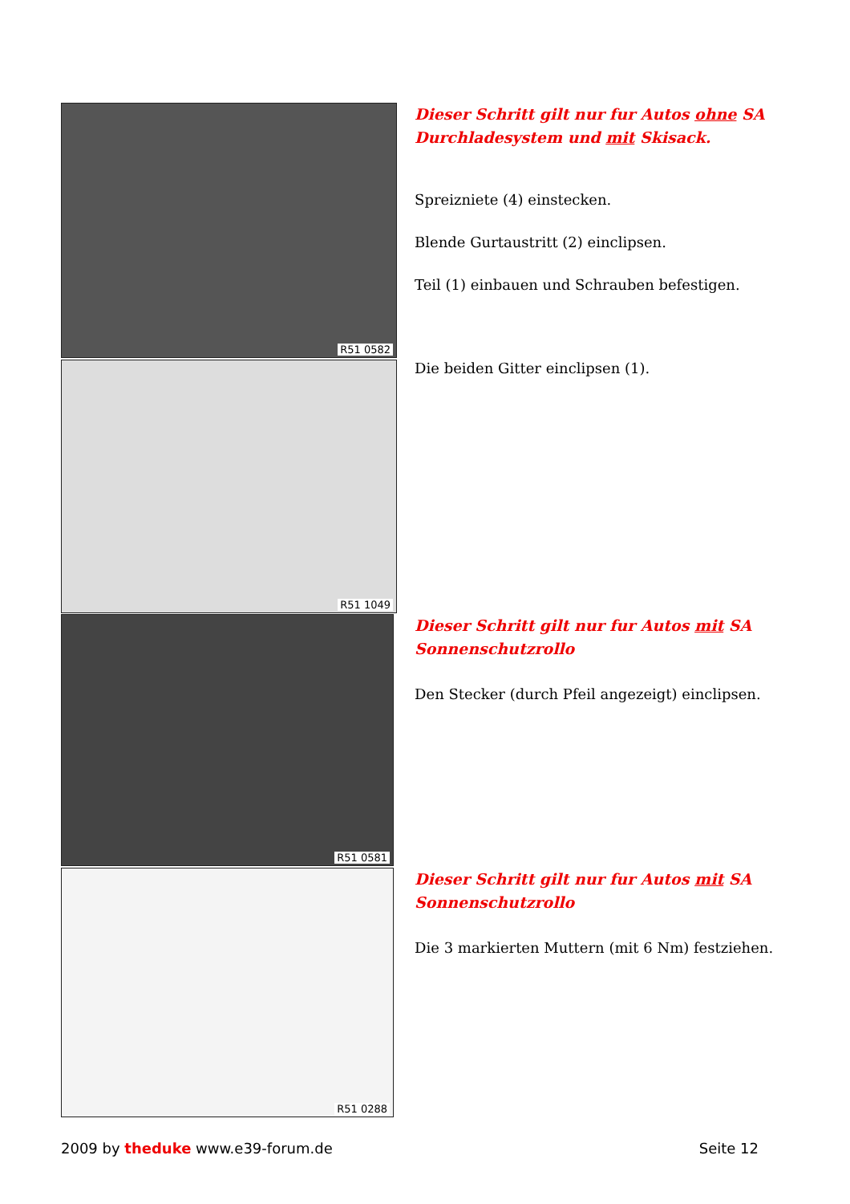R51 0582
Dieser Schritt gilt nur fur Autos ohne SA Durchladesystem und mit Skisack.
Spreizniete (4) einstecken.
Blende Gurtaustritt (2) einclipsen.
Teil (1) einbauen und Schrauben befestigen.
R51 1049
Die beiden Gitter einclipsen (1).
R51 0581
Dieser Schritt gilt nur fur Autos mit SA Sonnenschutzrollo
Den Stecker (durch Pfeil angezeigt) einclipsen.
R51 0288
Dieser Schritt gilt nur fur Autos mit SA Sonnenschutzrollo
Die 3 markierten Muttern (mit 6 Nm) festziehen.
2009 by theduke www.e39-forum.de
Seite 12